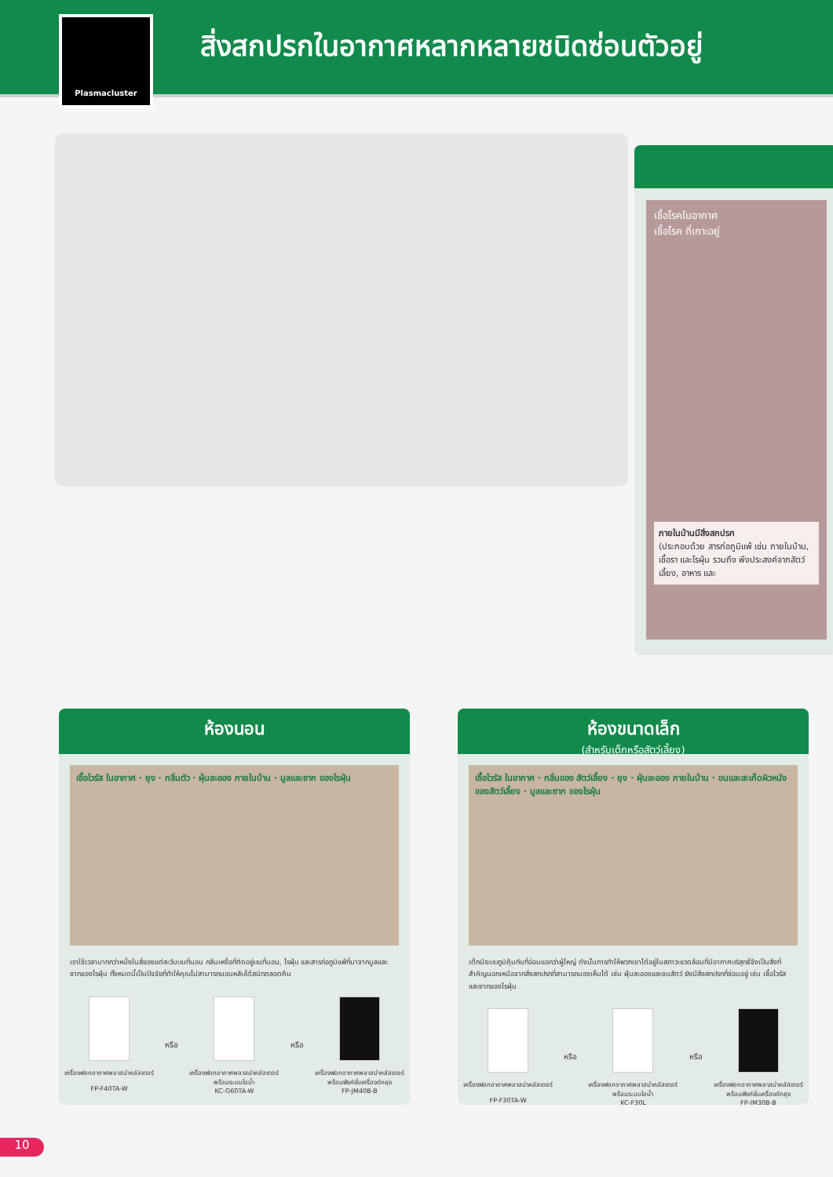Plasmacluster
สิ่งสกปรกในอากาศหลากหลายชนิดซ่อนตัวอยู่
เชื้อโรคในอากาศ
เชื้อโรค ที่เกาะอยู่
ภายในบ้านมีสิ่งสกปรก
(ประกอบด้วย สารก่อภูมิแพ้ เช่น ภายในบ้าน, เชื้อรา และไรฝุ่น รวมถึง พึงประสงค์จากสัตว์เลี้ยง, อาหาร และ
ห้องนอน
เชื้อไวรัส ในอากาศ · ยุง · กลิ่นตัว · ฝุ่นละออง ภายในบ้าน · มูลและซาก ของไรฝุ่น
เราใช้เวลามากกว่าหนึ่งในสี่ของแต่ละวันบนที่นอน กลิ่นเหงื่อที่ติดอยู่บนที่นอน, ไรฝุ่น และสารก่อภูมิแพ้ที่มาจากมูลและซากของไรฝุ่น ทั้งหมดนี้เป็นปัจจัยที่ทำให้คุณไม่สามารถนอนหลับได้สนิทตลอดคืน
เครื่องฟอกอากาศพลาสม่าคลัสเตอร์
FP-F40TA-W
หรือ
เครื่องฟอกอากาศพลาสม่าคลัสเตอร์
พร้อมระบบไอน้ำ
KC-G60TA-W
หรือ
เครื่องฟอกอากาศพลาสม่าคลัสเตอร์
พร้อมฟังก์ชั่นเครื่องดักยุง
FP-JM40B-B
ห้องขนาดเล็ก
(สำหรับเด็กหรือสัตว์เลี้ยง)
เชื้อไวรัส ในอากาศ · กลิ่นของ สัตว์เลี้ยง · ยุง · ฝุ่นละออง ภายในบ้าน · ขนและสะเก็ดผิวหนัง ของสัตว์เลี้ยง · มูลและซาก ของไรฝุ่น
เด็กมีระบบภูมิคุ้มกันที่อ่อนแอกว่าผู้ใหญ่ ดังนั้นการทำให้พวกเขาได้อยู่ในสภาวะแวดล้อมที่มีอากาศบริสุทธิ์จึงเป็นสิ่งที่สำคัญนอกเหนือจากสิ่งสกปรกที่สามารถมองเห็นได้ เช่น ฝุ่นละอองและขนสัตว์ ยังมีสิ่งสกปรกที่ซ่อนอยู่ เช่น เชื้อไวรัส และซากของไรฝุ่น
เครื่องฟอกอากาศพลาสม่าคลัสเตอร์
FP-F30TA-W
หรือ
เครื่องฟอกอากาศพลาสม่าคลัสเตอร์
พร้อมระบบไอน้ำ
KC-F30L
หรือ
เครื่องฟอกอากาศพลาสม่าคลัสเตอร์
พร้อมฟังก์ชั่นเครื่องดักยุง
FP-JM30B-B
10